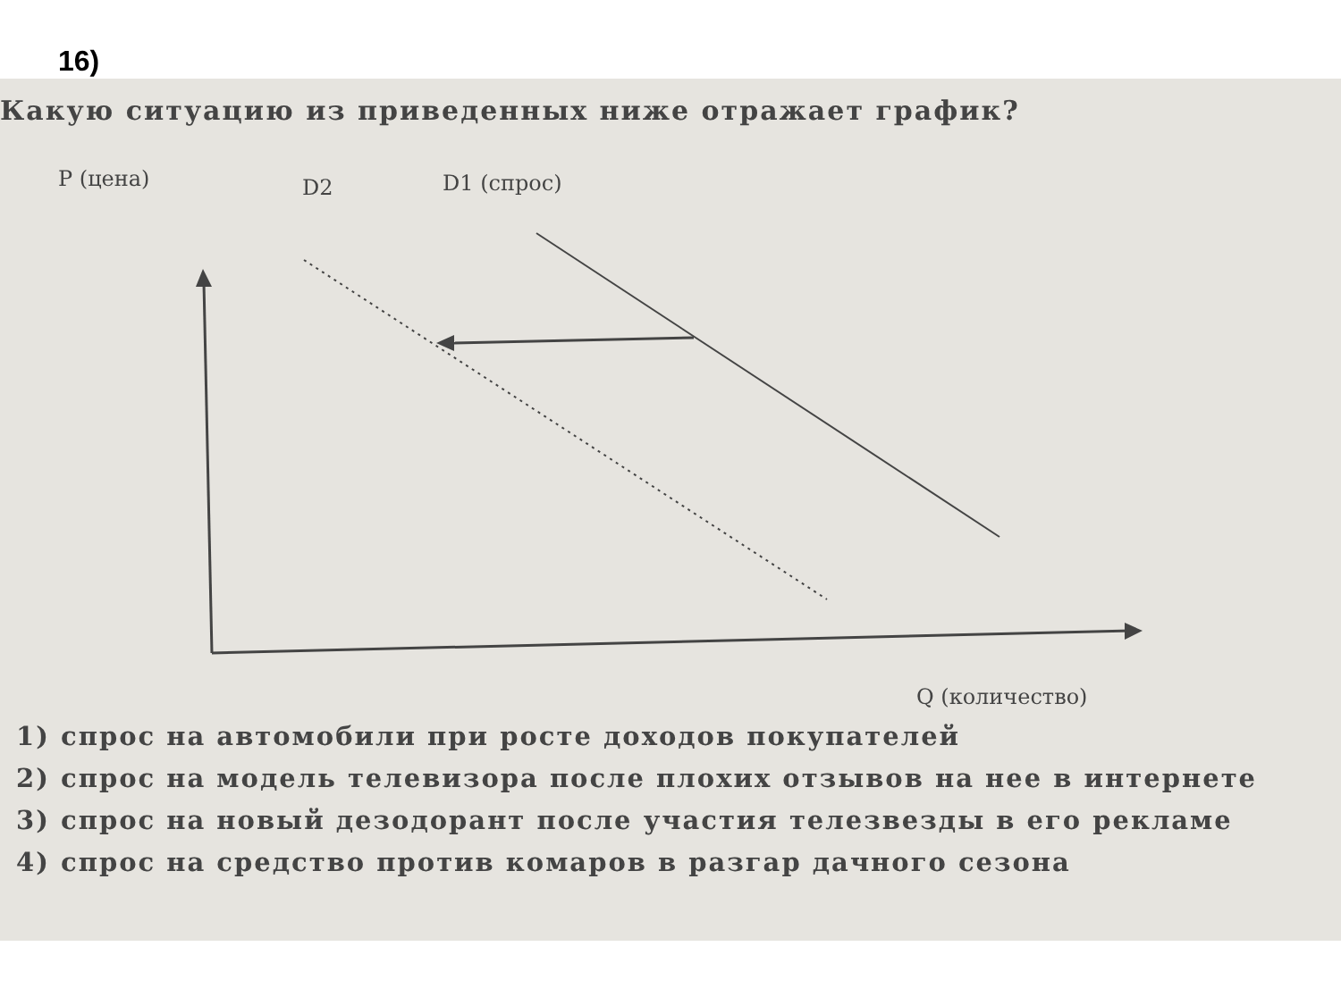16)
Какую ситуацию из приведенных ниже отражает график?
P (цена) D2 D1 (спрос)
Q (количество)
1) спрос на автомобили при росте доходов покупателей
2) спрос на модель телевизора после плохих отзывов на нее в интернете
3) спрос на новый дезодорант после участия телезвезды в его рекламе
4) спрос на средство против комаров в разгар дачного сезона